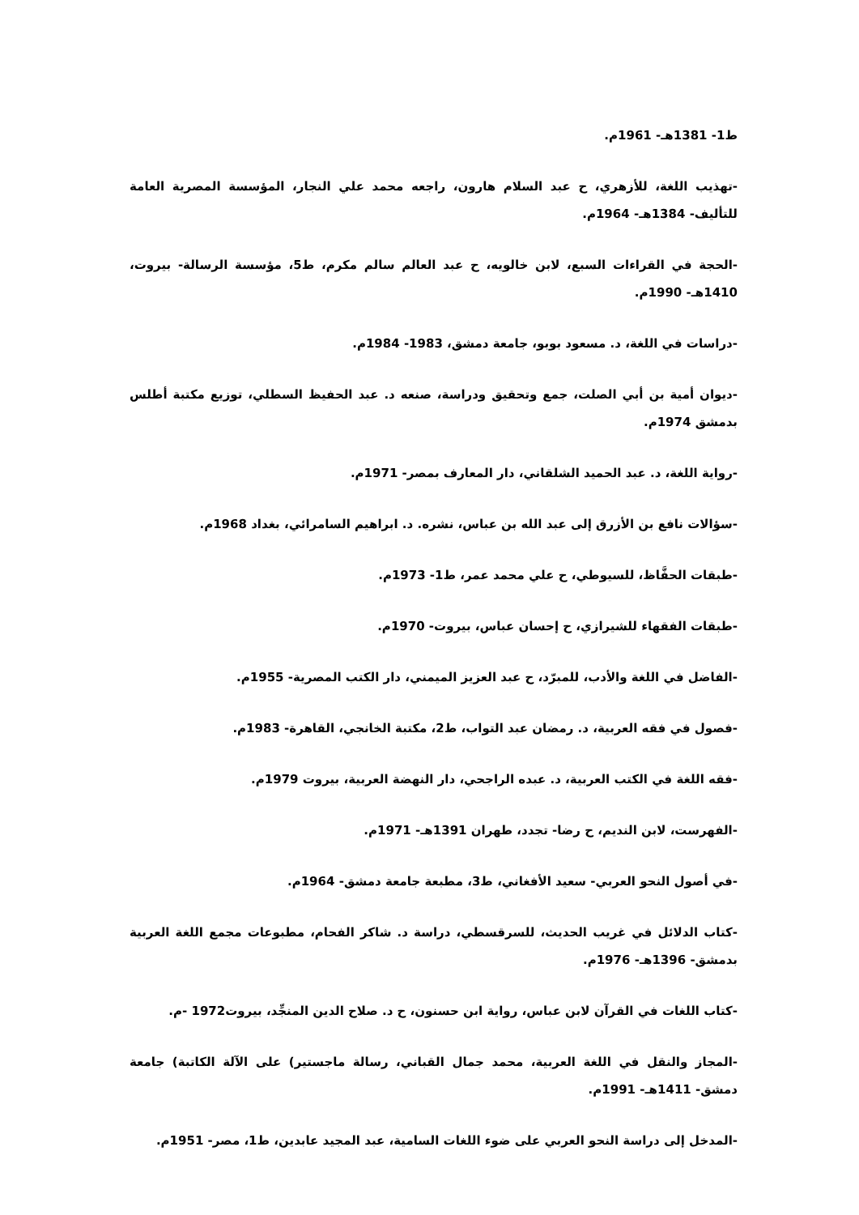ط1- 1381هـ- 1961م.
-تهذيب اللغة، للأزهري، ح عبد السلام هارون، راجعه محمد علي النجار، المؤسسة المصرية العامة للتأليف- 1384هـ- 1964م.
-الحجة في القراءات السبع، لابن خالويه، ح عبد العالم سالم مكرم، ط5، مؤسسة الرسالة- بيروت، 1410هـ- 1990م.
-دراسات في اللغة، د. مسعود بوبو، جامعة دمشق، 1983- 1984م.
-ديوان أمية بن أبي الصلت، جمع وتحقيق ودراسة، صنعه د. عبد الحفيظ السطلي، توزيع مكتبة أطلس بدمشق 1974م.
-رواية اللغة، د. عبد الحميد الشلقاني، دار المعارف بمصر- 1971م.
-سؤالات نافع بن الأزرق إلى عبد الله بن عباس، نشره. د. ابراهيم السامرائي، بغداد 1968م.
-طبقات الحفَّاظ، للسيوطي، ح علي محمد عمر، ط1- 1973م.
-طبقات الفقهاء للشيرازي، ح إحسان عباس، بيروت- 1970م.
-الفاضل في اللغة والأدب، للمبرّد، ح عبد العزيز الميمني، دار الكتب المصرية- 1955م.
-فصول في فقه العربية، د. رمضان عبد التواب، ط2، مكتبة الخانجي، القاهرة- 1983م.
-فقه اللغة في الكتب العربية، د. عبده الراجحي، دار النهضة العربية، بيروت 1979م.
-الفهرست، لابن النديم، ح رضا- تجدد، طهران 1391هـ- 1971م.
-في أصول النحو العربي- سعيد الأفغاني، ط3، مطبعة جامعة دمشق- 1964م.
-كتاب الدلائل في غريب الحديث، للسرقسطي، دراسة د. شاكر الفحام، مطبوعات مجمع اللغة العربية بدمشق- 1396هـ- 1976م.
-كتاب اللغات في القرآن لابن عباس، رواية ابن حسنون، ح د. صلاح الدين المنجِّد، بيروت1972 -م.
-المجاز والنقل في اللغة العربية، محمد جمال القباني، رسالة ماجستير) على الآلة الكاتبة) جامعة دمشق- 1411هـ- 1991م.
-المدخل إلى دراسة النحو العربي على ضوء اللغات السامية، عبد المجيد عابدين، ط1، مصر- 1951م.